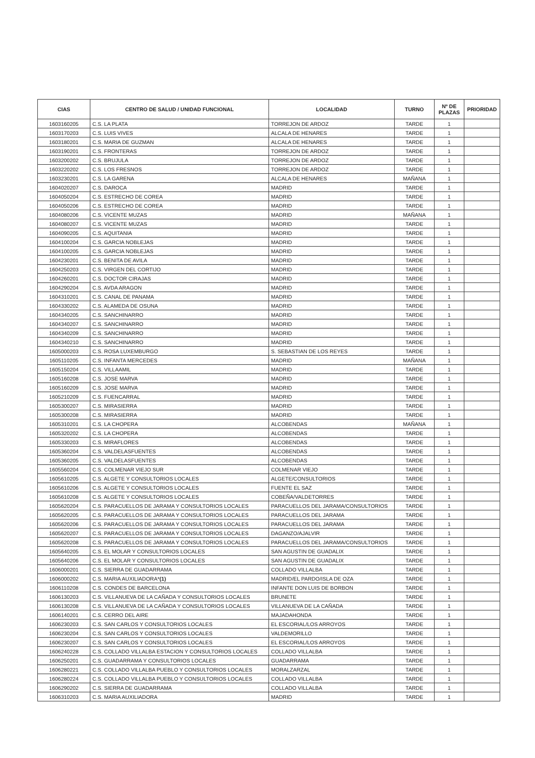| CIAS | CENTRO DE SALUD / UNIDAD FUNCIONAL | LOCALIDAD | TURNO | Nº DE PLAZAS | PRIORIDAD |
| --- | --- | --- | --- | --- | --- |
| 1603160205 | C.S. LA PLATA | TORREJON DE ARDOZ | TARDE | 1 | |
| 1603170203 | C.S. LUIS VIVES | ALCALA DE HENARES | TARDE | 1 | |
| 1603180201 | C.S. MARIA DE GUZMAN | ALCALA DE HENARES | TARDE | 1 | |
| 1603190201 | C.S. FRONTERAS | TORREJON DE ARDOZ | TARDE | 1 | |
| 1603200202 | C.S. BRUJULA | TORREJON DE ARDOZ | TARDE | 1 | |
| 1603220202 | C.S. LOS FRESNOS | TORREJON DE ARDOZ | TARDE | 1 | |
| 1603230201 | C.S. LA GARENA | ALCALA DE HENARES | MAÑANA | 1 | |
| 1604020207 | C.S. DAROCA | MADRID | TARDE | 1 | |
| 1604050204 | C.S. ESTRECHO DE COREA | MADRID | TARDE | 1 | |
| 1604050206 | C.S. ESTRECHO DE COREA | MADRID | TARDE | 1 | |
| 1604080206 | C.S. VICENTE MUZAS | MADRID | MAÑANA | 1 | |
| 1604080207 | C.S. VICENTE MUZAS | MADRID | TARDE | 1 | |
| 1604090205 | C.S. AQUITANIA | MADRID | TARDE | 1 | |
| 1604100204 | C.S. GARCIA NOBLEJAS | MADRID | TARDE | 1 | |
| 1604100205 | C.S. GARCIA NOBLEJAS | MADRID | TARDE | 1 | |
| 1604230201 | C.S. BENITA DE AVILA | MADRID | TARDE | 1 | |
| 1604250203 | C.S. VIRGEN DEL CORTIJO | MADRID | TARDE | 1 | |
| 1604260201 | C.S. DOCTOR CIRAJAS | MADRID | TARDE | 1 | |
| 1604290204 | C.S. AVDA ARAGON | MADRID | TARDE | 1 | |
| 1604310201 | C.S. CANAL DE PANAMA | MADRID | TARDE | 1 | |
| 1604330202 | C.S. ALAMEDA DE OSUNA | MADRID | TARDE | 1 | |
| 1604340205 | C.S. SANCHINARRO | MADRID | TARDE | 1 | |
| 1604340207 | C.S. SANCHINARRO | MADRID | TARDE | 1 | |
| 1604340209 | C.S. SANCHINARRO | MADRID | TARDE | 1 | |
| 1604340210 | C.S. SANCHINARRO | MADRID | TARDE | 1 | |
| 1605000203 | C.S. ROSA LUXEMBURGO | S. SEBASTIAN DE LOS REYES | TARDE | 1 | |
| 1605110205 | C.S. INFANTA MERCEDES | MADRID | MAÑANA | 1 | |
| 1605150204 | C.S. VILLAAMIL | MADRID | TARDE | 1 | |
| 1605160208 | C.S. JOSE MARVA | MADRID | TARDE | 1 | |
| 1605160209 | C.S. JOSE MARVA | MADRID | TARDE | 1 | |
| 1605210209 | C.S. FUENCARRAL | MADRID | TARDE | 1 | |
| 1605300207 | C.S. MIRASIERRA | MADRID | TARDE | 1 | |
| 1605300208 | C.S. MIRASIERRA | MADRID | TARDE | 1 | |
| 1605310201 | C.S. LA CHOPERA | ALCOBENDAS | MAÑANA | 1 | |
| 1605320202 | C.S. LA CHOPERA | ALCOBENDAS | TARDE | 1 | |
| 1605330203 | C.S. MIRAFLORES | ALCOBENDAS | TARDE | 1 | |
| 1605360204 | C.S. VALDELASFUENTES | ALCOBENDAS | TARDE | 1 | |
| 1605360205 | C.S. VALDELASFUENTES | ALCOBENDAS | TARDE | 1 | |
| 1605560204 | C.S. COLMENAR VIEJO SUR | COLMENAR VIEJO | TARDE | 1 | |
| 1605610205 | C.S. ALGETE Y CONSULTORIOS LOCALES | ALGETE/CONSULTORIOS | TARDE | 1 | |
| 1605610206 | C.S. ALGETE Y CONSULTORIOS LOCALES | FUENTE EL SAZ | TARDE | 1 | |
| 1605610208 | C.S. ALGETE Y CONSULTORIOS LOCALES | COBEÑA/VALDETORRES | TARDE | 1 | |
| 1605620204 | C.S. PARACUELLOS DE JARAMA Y CONSULTORIOS LOCALES | PARACUELLOS DEL JARAMA/CONSULTORIOS | TARDE | 1 | |
| 1605620205 | C.S. PARACUELLOS DE JARAMA Y CONSULTORIOS LOCALES | PARACUELLOS DEL JARAMA | TARDE | 1 | |
| 1605620206 | C.S. PARACUELLOS DE JARAMA Y CONSULTORIOS LOCALES | PARACUELLOS DEL JARAMA | TARDE | 1 | |
| 1605620207 | C.S. PARACUELLOS DE JARAMA Y CONSULTORIOS LOCALES | DAGANZO/AJALVIR | TARDE | 1 | |
| 1605620208 | C.S. PARACUELLOS DE JARAMA Y CONSULTORIOS LOCALES | PARACUELLOS DEL JARAMA/CONSULTORIOS | TARDE | 1 | |
| 1605640205 | C.S. EL MOLAR Y CONSULTORIOS LOCALES | SAN AGUSTIN DE GUADALIX | TARDE | 1 | |
| 1605640206 | C.S. EL MOLAR Y CONSULTORIOS LOCALES | SAN AGUSTIN DE GUADALIX | TARDE | 1 | |
| 1606000201 | C.S. SIERRA DE GUADARRAMA | COLLADO VILLALBA | TARDE | 1 | |
| 1606000202 | C.S. MARIA AUXILIADORA* (1) | MADRID/EL PARDO/ISLA DE OZA | TARDE | 1 | |
| 1606110208 | C.S. CONDES DE BARCELONA | INFANTE DON LUIS DE BORBON | TARDE | 1 | |
| 1606130203 | C.S. VILLANUEVA DE LA CAÑADA Y CONSULTORIOS LOCALES | BRUNETE | TARDE | 1 | |
| 1606130208 | C.S. VILLANUEVA DE LA CAÑADA Y CONSULTORIOS LOCALES | VILLANUEVA DE LA CAÑADA | TARDE | 1 | |
| 1606140201 | C.S. CERRO DEL AIRE | MAJADAHONDA | TARDE | 1 | |
| 1606230203 | C.S. SAN CARLOS Y CONSULTORIOS LOCALES | EL ESCORIAL/LOS ARROYOS | TARDE | 1 | |
| 1606230204 | C.S. SAN CARLOS Y CONSULTORIOS LOCALES | VALDEMORILLO | TARDE | 1 | |
| 1606230207 | C.S. SAN CARLOS Y CONSULTORIOS LOCALES | EL ESCORIAL/LOS ARROYOS | TARDE | 1 | |
| 1606240228 | C.S. COLLADO VILLALBA ESTACION Y CONSULTORIOS LOCALES | COLLADO VILLALBA | TARDE | 1 | |
| 1606250201 | C.S. GUADARRAMA Y CONSULTORIOS LOCALES | GUADARRAMA | TARDE | 1 | |
| 1606280221 | C.S. COLLADO VILLALBA PUEBLO Y CONSULTORIOS LOCALES | MORALZARZAL | TARDE | 1 | |
| 1606280224 | C.S. COLLADO VILLALBA PUEBLO Y CONSULTORIOS LOCALES | COLLADO VILLALBA | TARDE | 1 | |
| 1606290202 | C.S. SIERRA DE GUADARRAMA | COLLADO VILLALBA | TARDE | 1 | |
| 1606310203 | C.S. MARIA AUXILIADORA | MADRID | TARDE | 1 | |